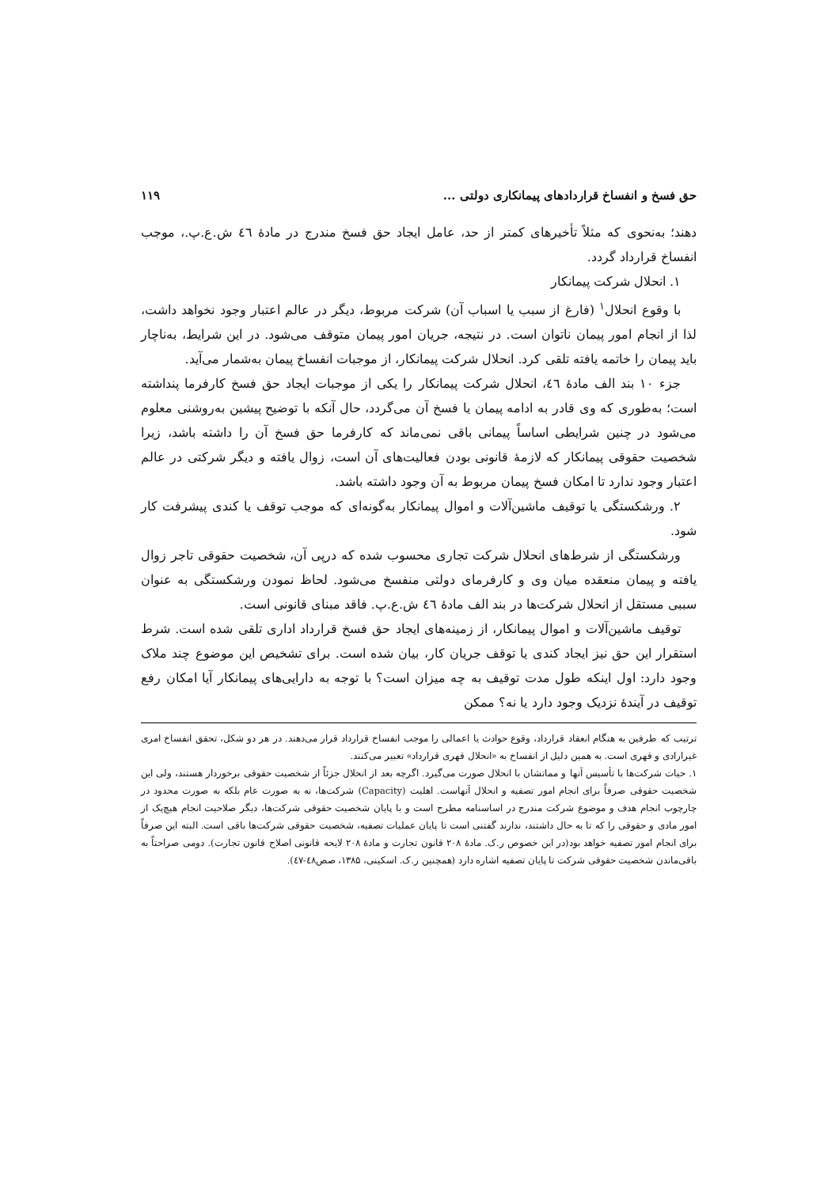حق فسخ و انفساخ قراردادهای پیمانکاری دولتی ... ۱۱۹
دهند؛ به‌نحوی که مثلاً تأخیرهای کمتر از حد، عامل ایجاد حق فسخ مندرج در مادهٔ ٤٦ ش.ع.پ.، موجب انفساخ قرارداد گردد.
۱. انحلال شرکت پیمانکار
با وقوع انحلال<sup>۱</sup> (فارغ از سبب یا اسباب آن) شرکت مربوط، دیگر در عالم اعتبار وجود نخواهد داشت، لذا از انجام امور پیمان ناتوان است. در نتیجه، جریان امور پیمان متوقف می‌شود. در این شرایط، به‌ناچار باید پیمان را خاتمه یافته تلقی کرد. انحلال شرکت پیمانکار، از موجبات انفساخ پیمان به‌شمار می‌آید.
جزء ۱۰ بند الف مادهٔ ٤٦، انحلال شرکت پیمانکار را یکی از موجبات ایجاد حق فسخ کارفرما پنداشته است؛ به‌طوری که وی قادر به ادامه پیمان یا فسخ آن می‌گردد، حال آنکه با توضیح پیشین به‌روشنی معلوم می‌شود در چنین شرایطی اساساً پیمانی باقی نمی‌ماند که کارفرما حق فسخ آن را داشته باشد، زیرا شخصیت حقوقی پیمانکار که لازمهٔ قانونی بودن فعالیت‌های آن است، زوال یافته و دیگر شرکتی در عالم اعتبار وجود ندارد تا امکان فسخ پیمان مربوط به آن وجود داشته باشد.
۲. ورشکستگی یا توقیف ماشین‌آلات و اموال پیمانکار به‌گونه‌ای که موجب توقف یا کندی پیشرفت کار شود.
ورشکستگی از شرط‌های انحلال شرکت تجاری محسوب شده که درپی آن، شخصیت حقوقی تاجر زوال یافته و پیمان منعقده میان وی و کارفرمای دولتی منفسخ می‌شود. لحاظ نمودن ورشکستگی به عنوان سببی مستقل از انحلال شرکت‌ها در بند الف مادهٔ ٤٦ ش.ع.پ. فاقد مبنای قانونی است.
توقیف ماشین‌آلات و اموال پیمانکار، از زمینه‌های ایجاد حق فسخ قرارداد اداری تلقی شده است. شرط استقرار این حق نیز ایجاد کندی یا توقف جریان کار، بیان شده است. برای تشخیص این موضوع چند ملاک وجود دارد: اول اینکه طول مدت توقیف به چه میزان است؟ با توجه به دارایی‌های پیمانکار آیا امکان رفع توقیف در آیندهٔ نزدیک وجود دارد یا نه؟ ممکن
ترتیب که طرفین به هنگام انعقاد قرارداد، وقوع حوادث یا اعمالی را موجب انفساخ قرارداد قرار می‌دهند. در هر دو شکل، تحقق انفساخ امری غیرارادی و قهری است. به همین دلیل از انفساخ به «انحلال قهری قرارداد» تعبیر می‌کنند.
۱. حیات شرکت‌ها با تأسیس آنها و مماتشان با انحلال صورت می‌گیرد. اگرچه بعد از انحلال جزئاً از شخصیت حقوقی برخوردار هستند، ولی این شخصیت حقوقی صرفاً برای انجام امور تصفیه و انحلال آنهاست. اهلیت (Capacity) شرکت‌ها، نه به صورت عام بلکه به صورت محدود در چارچوب انجام هدف و موضوع شرکت مندرج در اساسنامه مطرح است و با پایان شخصیت حقوقی شرکت‌ها، دیگر صلاحیت انجام هیچ‌یک از امور مادی و حقوقی را که تا به حال داشتند، ندارند گفتنی است تا پایان عملیات تصفیه، شخصیت حقوقی شرکت‌ها باقی است. البته این صرفاً برای انجام امور تصفیه خواهد بود(در این خصوص ر.ک. مادهٔ ۲۰۸ قانون تجارت و مادهٔ ۲۰۸ لایحه قانونی اصلاح قانون تجارت). دومی صراحتاً به باقی‌ماندن شخصیت حقوقی شرکت تا پایان تصفیه اشاره دارد (همچنین ر.ک. اسکینی، ۱۳۸۵، صص٤٨-٤٧).